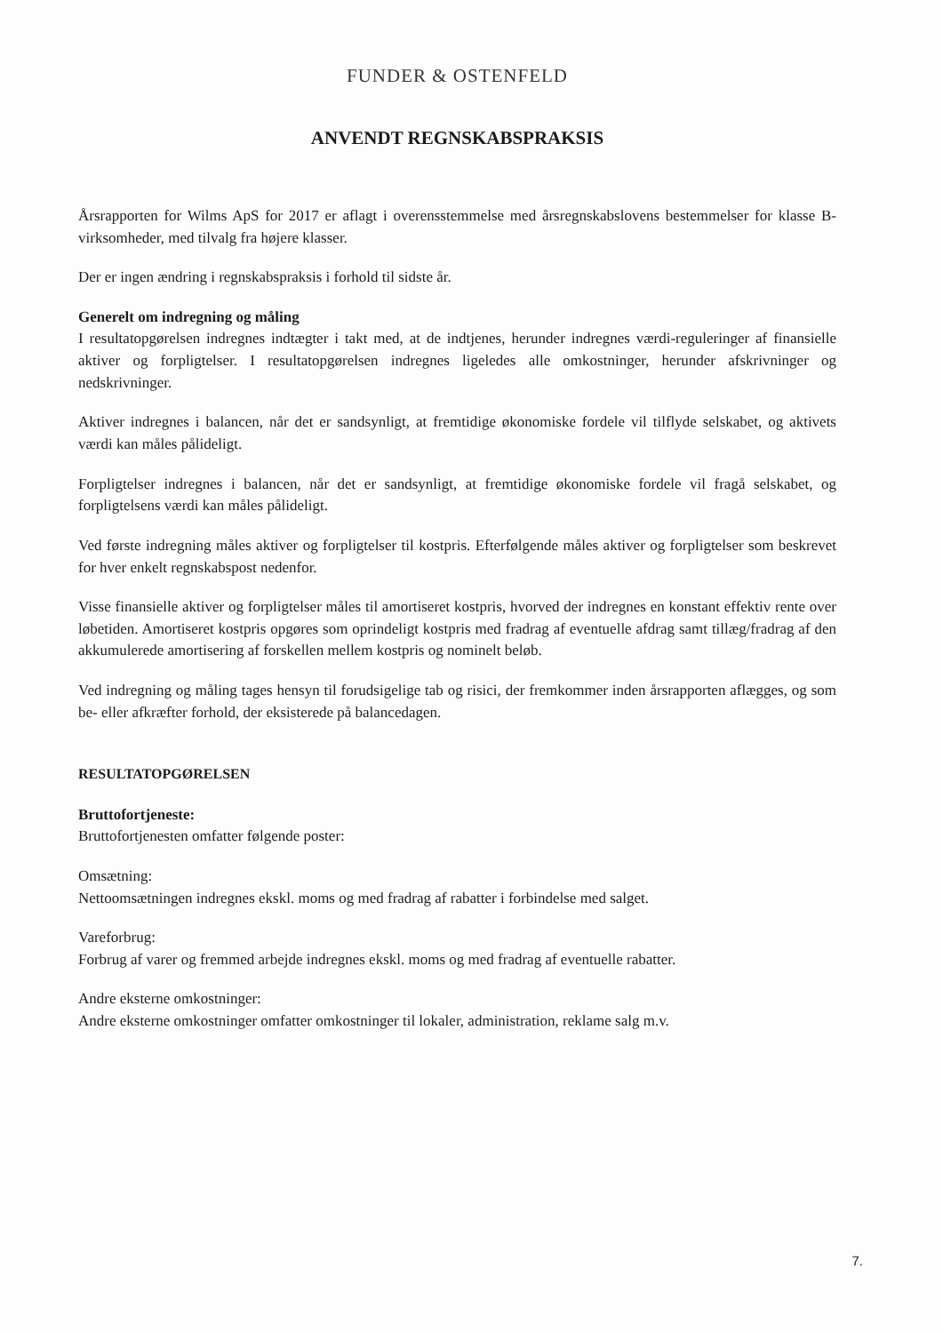FUNDER & OSTENFELD
ANVENDT REGNSKABSPRAKSIS
Årsrapporten for Wilms ApS for 2017 er aflagt i overensstemmelse med årsregnskabslovens bestemmelser for klasse B-virksomheder, med tilvalg fra højere klasser.
Der er ingen ændring i regnskabspraksis i forhold til sidste år.
Generelt om indregning og måling
I resultatopgørelsen indregnes indtægter i takt med, at de indtjenes, herunder indregnes værdi-reguleringer af finansielle aktiver og forpligtelser. I resultatopgørelsen indregnes ligeledes alle omkostninger, herunder afskrivninger og nedskrivninger.
Aktiver indregnes i balancen, når det er sandsynligt, at fremtidige økonomiske fordele vil tilflyde selskabet, og aktivets værdi kan måles pålideligt.
Forpligtelser indregnes i balancen, når det er sandsynligt, at fremtidige økonomiske fordele vil fragå selskabet, og forpligtelsens værdi kan måles pålideligt.
Ved første indregning måles aktiver og forpligtelser til kostpris. Efterfølgende måles aktiver og forpligtelser som beskrevet for hver enkelt regnskabspost nedenfor.
Visse finansielle aktiver og forpligtelser måles til amortiseret kostpris, hvorved der indregnes en konstant effektiv rente over løbetiden. Amortiseret kostpris opgøres som oprindeligt kostpris med fradrag af eventuelle afdrag samt tillæg/fradrag af den akkumulerede amortisering af forskellen mellem kostpris og nominelt beløb.
Ved indregning og måling tages hensyn til forudsigelige tab og risici, der fremkommer inden årsrapporten aflægges, og som be- eller afkræfter forhold, der eksisterede på balancedagen.
RESULTATOPGØRELSEN
Bruttofortjeneste:
Bruttofortjenesten omfatter følgende poster:
Omsætning:
Nettoomsætningen indregnes ekskl. moms og med fradrag af rabatter i forbindelse med salget.
Vareforbrug:
Forbrug af varer og fremmed arbejde indregnes ekskl. moms og med fradrag af eventuelle rabatter.
Andre eksterne omkostninger:
Andre eksterne omkostninger omfatter omkostninger til lokaler, administration, reklame salg m.v.
7.